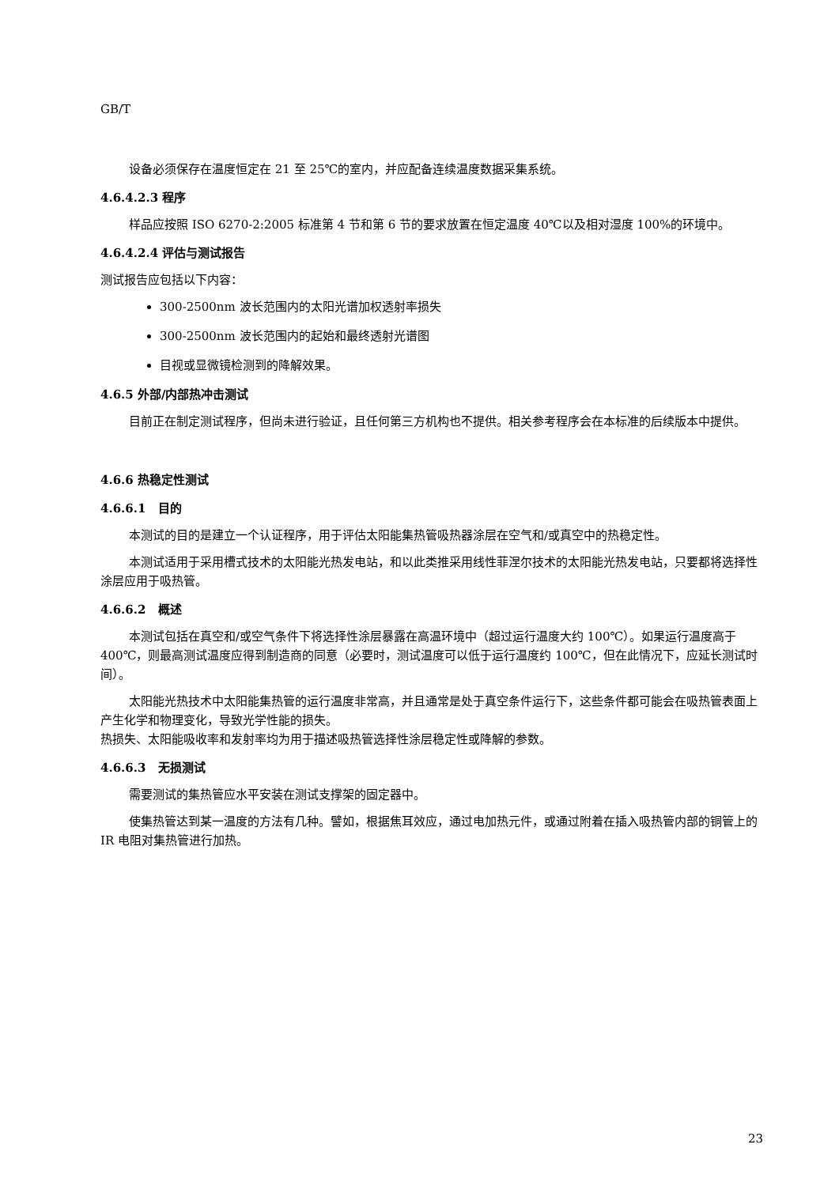GB/T
设备必须保存在温度恒定在 21 至 25℃的室内，并应配备连续温度数据采集系统。
4.6.4.2.3 程序
样品应按照 ISO 6270-2:2005 标准第 4 节和第 6 节的要求放置在恒定温度 40℃以及相对湿度 100%的环境中。
4.6.4.2.4 评估与测试报告
测试报告应包括以下内容：
300-2500nm 波长范围内的太阳光谱加权透射率损失
300-2500nm 波长范围内的起始和最终透射光谱图
目视或显微镜检测到的降解效果。
4.6.5 外部/内部热冲击测试
目前正在制定测试程序，但尚未进行验证，且任何第三方机构也不提供。相关参考程序会在本标准的后续版本中提供。
4.6.6 热稳定性测试
4.6.6.1 目的
本测试的目的是建立一个认证程序，用于评估太阳能集热管吸热器涂层在空气和/或真空中的热稳定性。
本测试适用于采用槽式技术的太阳能光热发电站，和以此类推采用线性菲涅尔技术的太阳能光热发电站，只要都将选择性涂层应用于吸热管。
4.6.6.2 概述
本测试包括在真空和/或空气条件下将选择性涂层暴露在高温环境中（超过运行温度大约 100℃）。如果运行温度高于 400℃，则最高测试温度应得到制造商的同意（必要时，测试温度可以低于运行温度约 100℃，但在此情况下，应延长测试时间）。
太阳能光热技术中太阳能集热管的运行温度非常高，并且通常是处于真空条件运行下，这些条件都可能会在吸热管表面上产生化学和物理变化，导致光学性能的损失。
热损失、太阳能吸收率和发射率均为用于描述吸热管选择性涂层稳定性或降解的参数。
4.6.6.3 无损测试
需要测试的集热管应水平安装在测试支撑架的固定器中。
使集热管达到某一温度的方法有几种。譬如，根据焦耳效应，通过电加热元件，或通过附着在插入吸热管内部的铜管上的 IR 电阻对集热管进行加热。
23